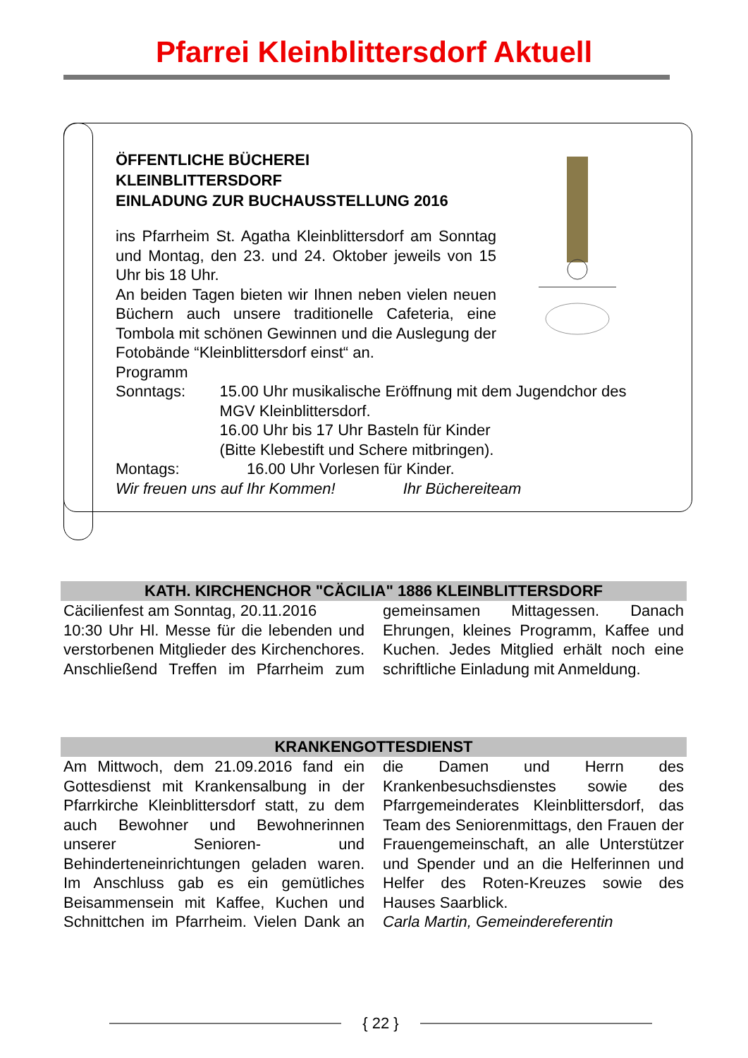Pfarrei Kleinblittersdorf Aktuell
ÖFFENTLICHE BÜCHEREI
KLEINBLITTERSDORF
EINLADUNG ZUR BUCHAUSSTELLUNG 2016
ins Pfarrheim St. Agatha Kleinblittersdorf am Sonntag und Montag, den 23. und 24. Oktober jeweils von 15 Uhr bis 18 Uhr.
An beiden Tagen bieten wir Ihnen neben vielen neuen Büchern auch unsere traditionelle Cafeteria, eine Tombola mit schönen Gewinnen und die Auslegung der Fotobände “Kleinblittersdorf einst“ an.
Programm
Sonntags: 15.00 Uhr musikalische Eröffnung mit dem Jugendchor des MGV Kleinblittersdorf.
16.00 Uhr bis 17 Uhr Basteln für Kinder
(Bitte Klebestift und Schere mitbringen).
Montags: 16.00 Uhr Vorlesen für Kinder.
Wir freuen uns auf Ihr Kommen! Ihr Büchereiteam
KATH. KIRCHENCHOR "CÄCILIA" 1886 KLEINBLITTERSDORF
Cäcilienfest am Sonntag, 20.11.2016
10:30 Uhr Hl. Messe für die lebenden und verstorbenen Mitglieder des Kirchenchores. Anschließend Treffen im Pfarrheim zum gemeinsamen Mittagessen. Danach Ehrungen, kleines Programm, Kaffee und Kuchen. Jedes Mitglied erhält noch eine schriftliche Einladung mit Anmeldung.
KRANKENGOTTESDIENST
Am Mittwoch, dem 21.09.2016 fand ein Gottesdienst mit Krankensalbung in der Pfarrkirche Kleinblittersdorf statt, zu dem auch Bewohner und Bewohnerinnen unserer Senioren- und Behinderteneinrichtungen geladen waren. Im Anschluss gab es ein gemütliches Beisammensein mit Kaffee, Kuchen und Schnittchen im Pfarrheim. Vielen Dank an die Damen und Herrn des Krankenbesuchsdienstes sowie des Pfarrgemeinderates Kleinblittersdorf, das Team des Seniorenmittags, den Frauen der Frauengemeinschaft, an alle Unterstützer und Spender und an die Helferinnen und Helfer des Roten-Kreuzes sowie des Hauses Saarblick.
Carla Martin, Gemeindereferentin
{ 22 }